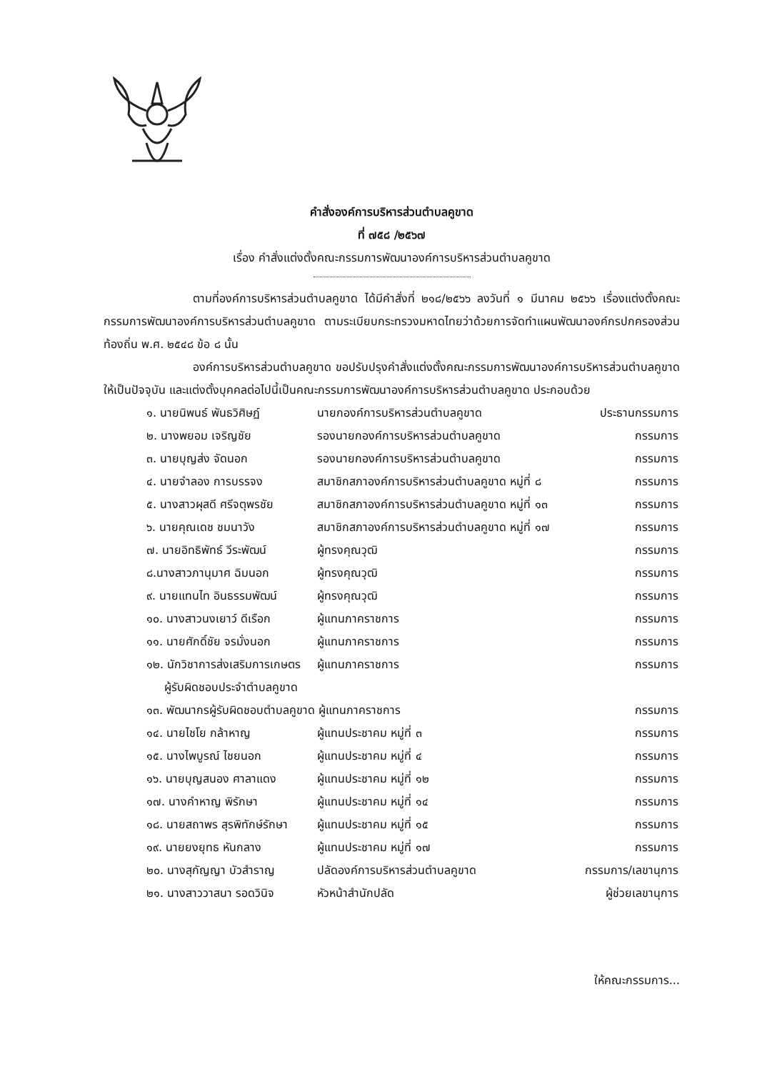คำสั่งองค์การบริหารส่วนตำบลคูขาด
ที่ ๗๕๘ /๒๕๖๗
เรื่อง คำสั่งแต่งตั้งคณะกรรมการพัฒนาองค์การบริหารส่วนตำบลคูขาด
ตามที่องค์การบริหารส่วนตำบลคูขาด ได้มีคำสั่งที่ ๒๑๘/๒๕๖๖ ลงวันที่ ๑ มีนาคม ๒๕๖๖ เรื่องแต่งตั้งคณะกรรมการพัฒนาองค์การบริหารส่วนตำบลคูขาด ตามระเบียบกระทรวงมหาดไทยว่าด้วยการจัดทำแผนพัฒนาองค์กรปกครองส่วนท้องถิ่น พ.ศ. ๒๕๔๘ ข้อ ๘ นั้น
องค์การบริหารส่วนตำบลคูขาด ขอปรับปรุงคำสั่งแต่งตั้งคณะกรรมการพัฒนาองค์การบริหารส่วนตำบลคูขาดให้เป็นปัจจุบัน และแต่งตั้งบุคคลต่อไปนี้เป็นคณะกรรมการพัฒนาองค์การบริหารส่วนตำบลคูขาด ประกอบด้วย
| ๑. นายนิพนธ์ พันธวิศิษฏ์ | นายกองค์การบริหารส่วนตำบลคูขาด | ประธานกรรมการ |
| ๒. นางพยอม เจริญชัย | รองนายกองค์การบริหารส่วนตำบลคูขาด | กรรมการ |
| ๓. นายบุญส่ง จัดนอก | รองนายกองค์การบริหารส่วนตำบลคูขาด | กรรมการ |
| ๔. นายจำลอง การบรรจง | สมาชิกสภาองค์การบริหารส่วนตำบลคูขาด หมู่ที่ ๘ | กรรมการ |
| ๕. นางสาวผุสดี ศรีจตุพรชัย | สมาชิกสภาองค์การบริหารส่วนตำบลคูขาด หมู่ที่ ๑๓ | กรรมการ |
| ๖. นายคุณเดช ชมนาวัง | สมาชิกสภาองค์การบริหารส่วนตำบลคูขาด หมู่ที่ ๑๗ | กรรมการ |
| ๗. นายอิทธิพัทธ์ วีระพัฒน์ | ผู้ทรงคุณวุฒิ | กรรมการ |
| ๘.นางสาวภานุมาศ ฉิมนอก | ผู้ทรงคุณวุฒิ | กรรมการ |
| ๙. นายแทนไท อินธรรมพัฒน์ | ผู้ทรงคุณวุฒิ | กรรมการ |
| ๑๐. นางสาวนงเยาว์ ดีเรือก | ผู้แทนภาคราชการ | กรรมการ |
| ๑๑. นายศักดิ์ชัย จรมั่งนอก | ผู้แทนภาคราชการ | กรรมการ |
| ๑๒. นักวิชาการส่งเสริมการเกษตร ผู้รับผิดชอบประจำตำบลคูขาด | ผู้แทนภาคราชการ | กรรมการ |
| ๑๓. พัฒนากรผู้รับผิดชอบตำบลคูขาด ผู้แทนภาคราชการ | | กรรมการ |
| ๑๔. นายไชโย กล้าหาญ | ผู้แทนประชาคม หมู่ที่ ๓ | กรรมการ |
| ๑๕. นางไพบูรณ์ ไชยนอก | ผู้แทนประชาคม หมู่ที่ ๔ | กรรมการ |
| ๑๖. นายบุญสนอง ศาลาแดง | ผู้แทนประชาคม หมู่ที่ ๑๒ | กรรมการ |
| ๑๗. นางคำหาญ พิรักษา | ผู้แทนประชาคม หมู่ที่ ๑๔ | กรรมการ |
| ๑๘. นายสถาพร สุรพิทักษ์รักษา | ผู้แทนประชาคม หมู่ที่ ๑๕ | กรรมการ |
| ๑๙. นายยงยุทธ หันกลาง | ผู้แทนประชาคม หมู่ที่ ๑๗ | กรรมการ |
| ๒๐. นางสุกัญญา บัวสำราญ | ปลัดองค์การบริหารส่วนตำบลคูขาด | กรรมการ/เลขานุการ |
| ๒๑. นางสาววาสนา รอดวินิจ | หัวหน้าสำนักปลัด | ผู้ช่วยเลขานุการ |
ให้คณะกรรมการ...